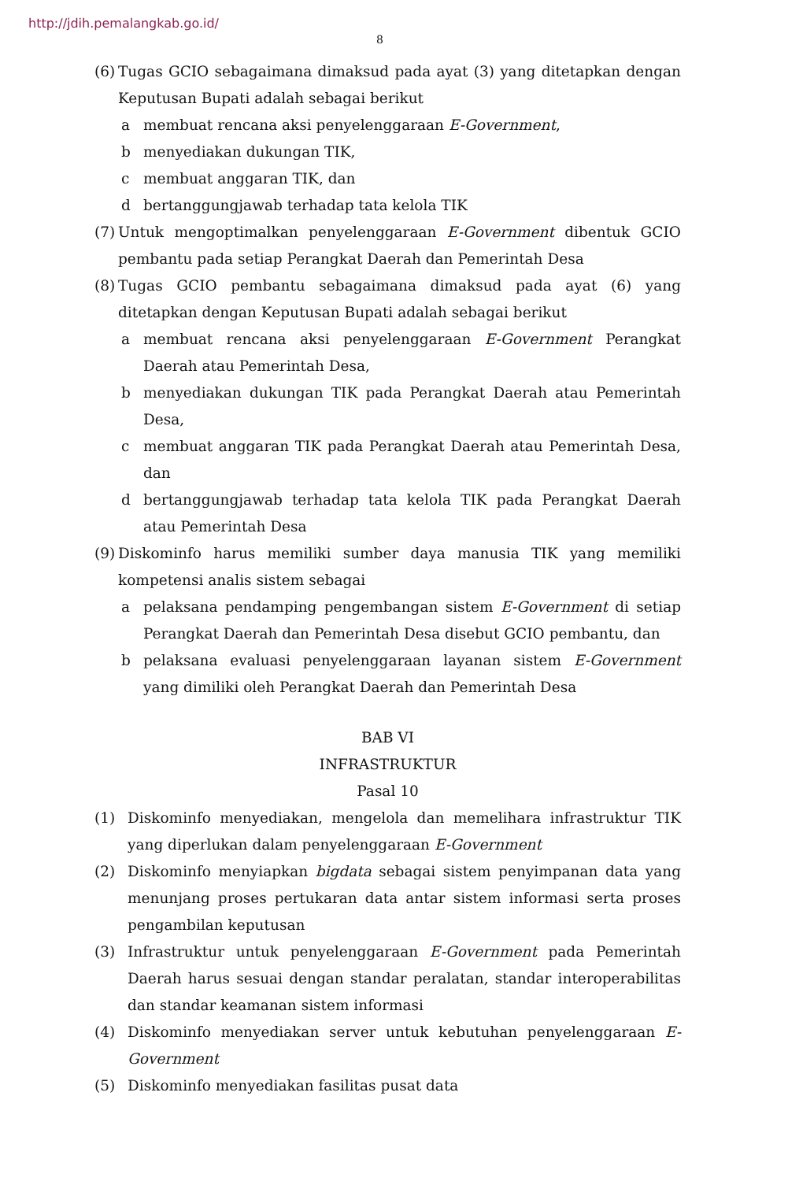http://jdih.pemalangkab.go.id/
8
(6) Tugas GCIO sebagaimana dimaksud pada ayat (3) yang ditetapkan dengan Keputusan Bupati adalah sebagai berikut
a membuat rencana aksi penyelenggaraan E-Government,
b menyediakan dukungan TIK,
c membuat anggaran TIK, dan
d bertanggungjawab terhadap tata kelola TIK
(7) Untuk mengoptimalkan penyelenggaraan E-Government dibentuk GCIO pembantu pada setiap Perangkat Daerah dan Pemerintah Desa
(8) Tugas GCIO pembantu sebagaimana dimaksud pada ayat (6) yang ditetapkan dengan Keputusan Bupati adalah sebagai berikut
a membuat rencana aksi penyelenggaraan E-Government Perangkat Daerah atau Pemerintah Desa,
b menyediakan dukungan TIK pada Perangkat Daerah atau Pemerintah Desa,
c membuat anggaran TIK pada Perangkat Daerah atau Pemerintah Desa, dan
d bertanggungjawab terhadap tata kelola TIK pada Perangkat Daerah atau Pemerintah Desa
(9) Diskominfo harus memiliki sumber daya manusia TIK yang memiliki kompetensi analis sistem sebagai
a pelaksana pendamping pengembangan sistem E-Government di setiap Perangkat Daerah dan Pemerintah Desa disebut GCIO pembantu, dan
b pelaksana evaluasi penyelenggaraan layanan sistem E-Government yang dimiliki oleh Perangkat Daerah dan Pemerintah Desa
BAB VI
INFRASTRUKTUR
Pasal 10
(1) Diskominfo menyediakan, mengelola dan memelihara infrastruktur TIK yang diperlukan dalam penyelenggaraan E-Government
(2) Diskominfo menyiapkan bigdata sebagai sistem penyimpanan data yang menunjang proses pertukaran data antar sistem informasi serta proses pengambilan keputusan
(3) Infrastruktur untuk penyelenggaraan E-Government pada Pemerintah Daerah harus sesuai dengan standar peralatan, standar interoperabilitas dan standar keamanan sistem informasi
(4) Diskominfo menyediakan server untuk kebutuhan penyelenggaraan E-Government
(5) Diskominfo menyediakan fasilitas pusat data